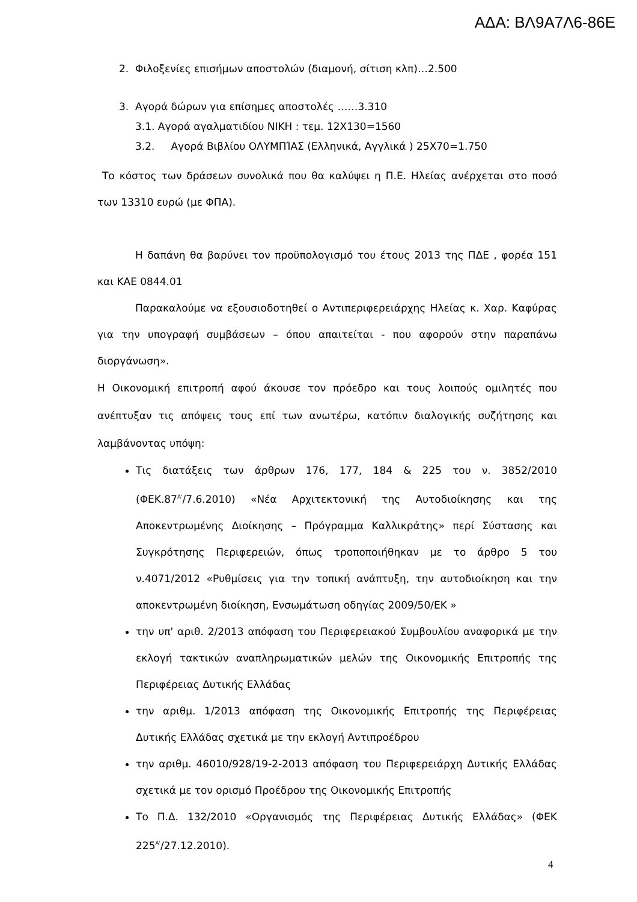ΑΔΑ: ΒΛ9Α7Λ6-86Ε
2. Φιλοξενίες επισήμων αποστολών (διαμονή, σίτιση κλπ)…2.500
3. Αγορά δώρων για επίσημες αποστολές ……3.310
3.1. Αγορά αγαλματιδίου ΝΙΚΗ : τεμ. 12Χ130=1560
3.2. Αγορά Βιβλίου ΟΛΥΜΠΊΑΣ (Ελληνικά, Αγγλικά ) 25Χ70=1.750
Το κόστος των δράσεων συνολικά που θα καλύψει η Π.Ε. Ηλείας ανέρχεται στο ποσό των 13310 ευρώ (με ΦΠΑ).
Η δαπάνη θα βαρύνει τον προϋπολογισμό του έτους 2013 της ΠΔΕ , φορέα 151 και ΚΑΕ 0844.01
Παρακαλούμε να εξουσιοδοτηθεί ο Αντιπεριφερειάρχης Ηλείας κ. Χαρ. Καφύρας για την υπογραφή συμβάσεων – όπου απαιτείται - που αφορούν στην παραπάνω διοργάνωση».
Η Οικονομική επιτροπή αφού άκουσε τον πρόεδρο και τους λοιπούς ομιλητές που ανέπτυξαν τις απόψεις τους επί των ανωτέρω, κατόπιν διαλογικής συζήτησης και λαμβάνοντας υπόψη:
Τις διατάξεις των άρθρων 176, 177, 184 & 225 του ν. 3852/2010 (ΦΕΚ.87<sup>Α'</sup>/7.6.2010) «Νέα Αρχιτεκτονική της Αυτοδιοίκησης και της Αποκεντρωμένης Διοίκησης – Πρόγραμμα Καλλικράτης» περί Σύστασης και Συγκρότησης Περιφερειών, όπως τροποποιήθηκαν με το άρθρο 5 του ν.4071/2012 «Ρυθμίσεις για την τοπική ανάπτυξη, την αυτοδιοίκηση και την αποκεντρωμένη διοίκηση, Ενσωμάτωση οδηγίας 2009/50/ΕΚ »
την υπ' αριθ. 2/2013 απόφαση του Περιφερειακού Συμβουλίου αναφορικά με την εκλογή τακτικών αναπληρωματικών μελών της Οικονομικής Επιτροπής της Περιφέρειας Δυτικής Ελλάδας
την αριθμ. 1/2013 απόφαση της Οικονομικής Επιτροπής της Περιφέρειας Δυτικής Ελλάδας σχετικά με την εκλογή Αντιπροέδρου
την αριθμ. 46010/928/19-2-2013 απόφαση του Περιφερειάρχη Δυτικής Ελλάδας σχετικά με τον ορισμό Προέδρου της Οικονομικής Επιτροπής
Το Π.Δ. 132/2010 «Οργανισμός της Περιφέρειας Δυτικής Ελλάδας» (ΦΕΚ 225<sup>Α'</sup>/27.12.2010).
4